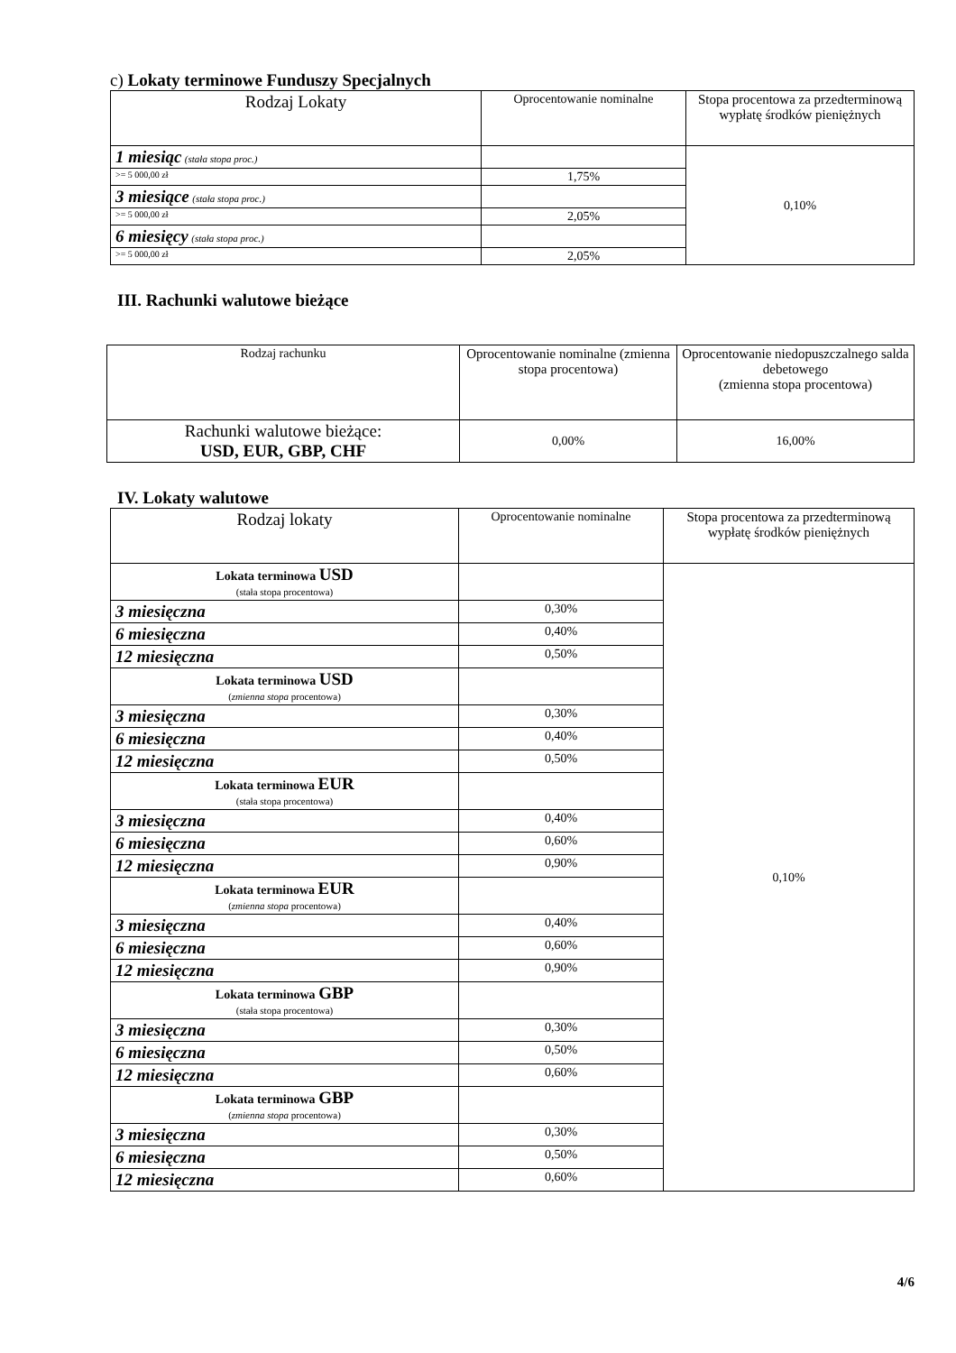c) Lokaty terminowe Funduszy Specjalnych
| Rodzaj Lokaty | Oprocentowanie nominalne | Stopa procentowa za przedterminową wypłatę środków pieniężnych |
| --- | --- | --- |
| 1 miesiąc (stała stopa proc.) | | 0,10% |
| >= 5 000,00 zł | 1,75% | |
| 3 miesiące (stała stopa proc.) | | |
| >= 5 000,00 zł | 2,05% | |
| 6 miesięcy (stała stopa proc.) | | |
| >= 5 000,00 zł | 2,05% | |
III. Rachunki walutowe bieżące
| Rodzaj rachunku | Oprocentowanie nominalne (zmienna stopa procentowa) | Oprocentowanie niedopuszczalnego salda debetowego (zmienna stopa procentowa) |
| --- | --- | --- |
| Rachunki walutowe bieżące: USD, EUR, GBP, CHF | 0,00% | 16,00% |
IV. Lokaty walutowe
| Rodzaj lokaty | Oprocentowanie nominalne | Stopa procentowa za przedterminową wypłatę środków pieniężnych |
| --- | --- | --- |
| Lokata terminowa USD (stała stopa procentowa) | | 0,10% |
| 3 miesięczna | 0,30% | |
| 6 miesięczna | 0,40% | |
| 12 miesięczna | 0,50% | |
| Lokata terminowa USD ( zmienna stopa procentowa) | | |
| 3 miesięczna | 0,30% | |
| 6 miesięczna | 0,40% | |
| 12 miesięczna | 0,50% | |
| Lokata terminowa EUR (stała stopa procentowa) | | |
| 3 miesięczna | 0,40% | |
| 6 miesięczna | 0,60% | |
| 12 miesięczna | 0,90% | |
| Lokata terminowa EUR ( zmienna stopa procentowa) | | |
| 3 miesięczna | 0,40% | |
| 6 miesięczna | 0,60% | |
| 12 miesięczna | 0,90% | |
| Lokata terminowa GBP (stała stopa procentowa) | | |
| 3 miesięczna | 0,30% | |
| 6 miesięczna | 0,50% | |
| 12 miesięczna | 0,60% | |
| Lokata terminowa GBP ( zmienna stopa procentowa) | | |
| 3 miesięczna | 0,30% | |
| 6 miesięczna | 0,50% | |
| 12 miesięczna | 0,60% | |
4/6